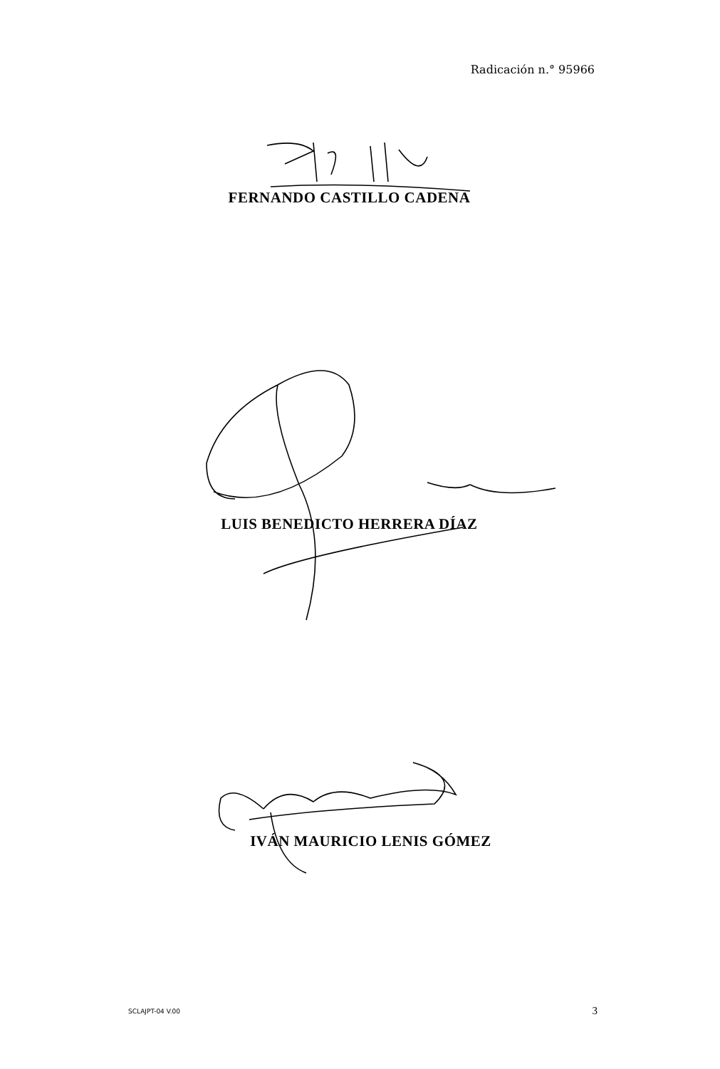Radicación n.° 95966
FERNANDO CASTILLO CADENA
LUIS BENEDICTO HERRERA DÍAZ
IVÁN MAURICIO LENIS GÓMEZ
SCLAJPT-04 V.00 3